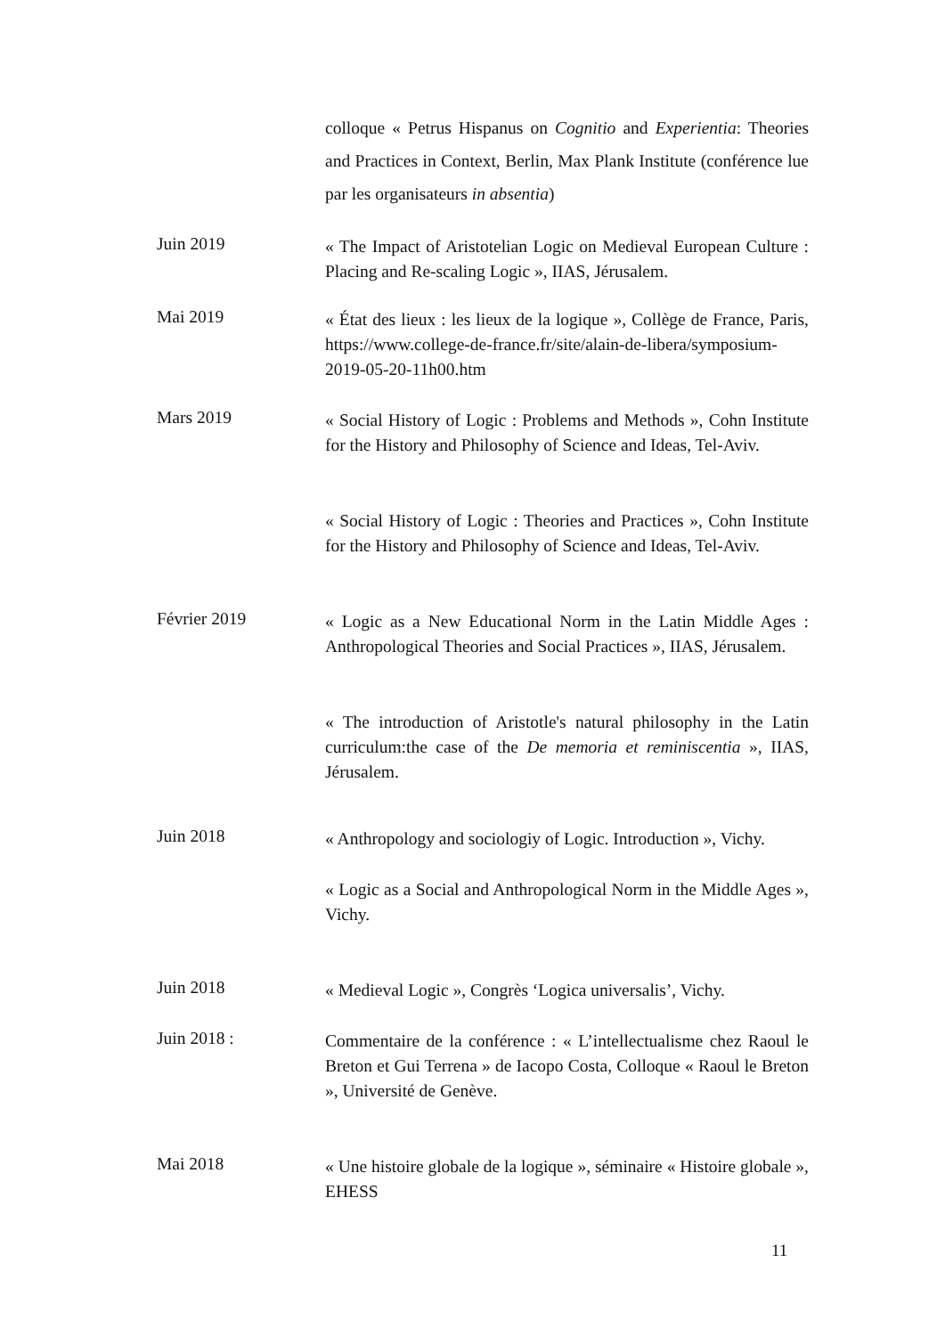colloque « Petrus Hispanus on Cognitio and Experientia: Theories and Practices in Context, Berlin, Max Plank Institute (conférence lue par les organisateurs in absentia)
Juin 2019
« The Impact of Aristotelian Logic on Medieval European Culture : Placing and Re-scaling Logic », IIAS, Jérusalem.
Mai 2019
« État des lieux : les lieux de la logique », Collège de France, Paris, https://www.college-de-france.fr/site/alain-de-libera/symposium-2019-05-20-11h00.htm
Mars 2019
« Social History of Logic : Problems and Methods », Cohn Institute for the History and Philosophy of Science and Ideas, Tel-Aviv.
« Social History of Logic : Theories and Practices », Cohn Institute for the History and Philosophy of Science and Ideas, Tel-Aviv.
Février 2019
« Logic as a New Educational Norm in the Latin Middle Ages : Anthropological Theories and Social Practices », IIAS, Jérusalem.
« The introduction of Aristotle's natural philosophy in the Latin curriculum:the case of the De memoria et reminiscentia », IIAS, Jérusalem.
Juin 2018
« Anthropology and sociologiy of Logic. Introduction », Vichy.
« Logic as a Social and Anthropological Norm in the Middle Ages », Vichy.
Juin 2018
« Medieval Logic », Congrès ‘Logica universalis’, Vichy.
Juin 2018 :
Commentaire de la conférence : « L’intellectualisme chez Raoul le Breton et Gui Terrena » de Iacopo Costa, Colloque « Raoul le Breton », Université de Genève.
Mai 2018
« Une histoire globale de la logique », séminaire « Histoire globale », EHESS
11